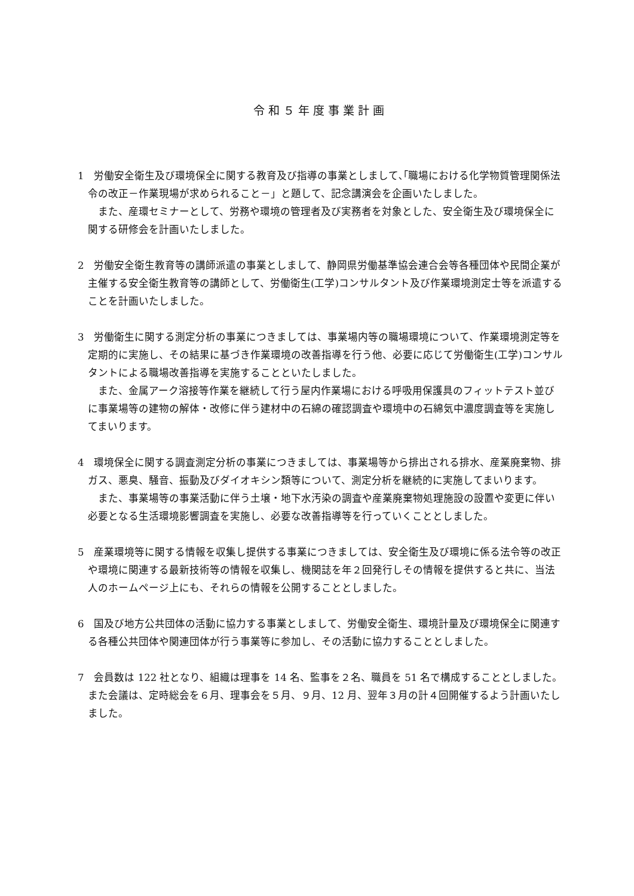令和５年度事業計画
1　労働安全衛生及び環境保全に関する教育及び指導の事業としまして､｢職場における化学物質管理関係法令の改正－作業現場が求められること－」と題して、記念講演会を企画いたしました。
また、産環セミナーとして、労務や環境の管理者及び実務者を対象とした、安全衛生及び環境保全に関する研修会を計画いたしました。
2　労働安全衛生教育等の講師派遣の事業としまして、静岡県労働基準協会連合会等各種団体や民間企業が主催する安全衛生教育等の講師として、労働衛生(工学)コンサルタント及び作業環境測定士等を派遣することを計画いたしました。
3　労働衛生に関する測定分析の事業につきましては、事業場内等の職場環境について、作業環境測定等を定期的に実施し、その結果に基づき作業環境の改善指導を行う他、必要に応じて労働衛生(工学)コンサルタントによる職場改善指導を実施することといたしました。
また、金属アーク溶接等作業を継続して行う屋内作業場における呼吸用保護具のフィットテスト並びに事業場等の建物の解体・改修に伴う建材中の石綿の確認調査や環境中の石綿気中濃度調査等を実施してまいります。
4　環境保全に関する調査測定分析の事業につきましては、事業場等から排出される排水、産業廃棄物、排ガス、悪臭、騒音、振動及びダイオキシン類等について、測定分析を継続的に実施してまいります。
また、事業場等の事業活動に伴う土壌・地下水汚染の調査や産業廃棄物処理施設の設置や変更に伴い必要となる生活環境影響調査を実施し、必要な改善指導等を行っていくこととしました。
5　産業環境等に関する情報を収集し提供する事業につきましては、安全衛生及び環境に係る法令等の改正や環境に関連する最新技術等の情報を収集し、機関誌を年２回発行しその情報を提供すると共に、当法人のホームページ上にも、それらの情報を公開することとしました。
6　国及び地方公共団体の活動に協力する事業としまして、労働安全衛生、環境計量及び環境保全に関連する各種公共団体や関連団体が行う事業等に参加し、その活動に協力することとしました。
7　会員数は 122 社となり、組織は理事を 14 名、監事を２名、職員を 51 名で構成することとしました。また会議は、定時総会を６月、理事会を５月、９月、12 月、翌年３月の計４回開催するよう計画いたしました。